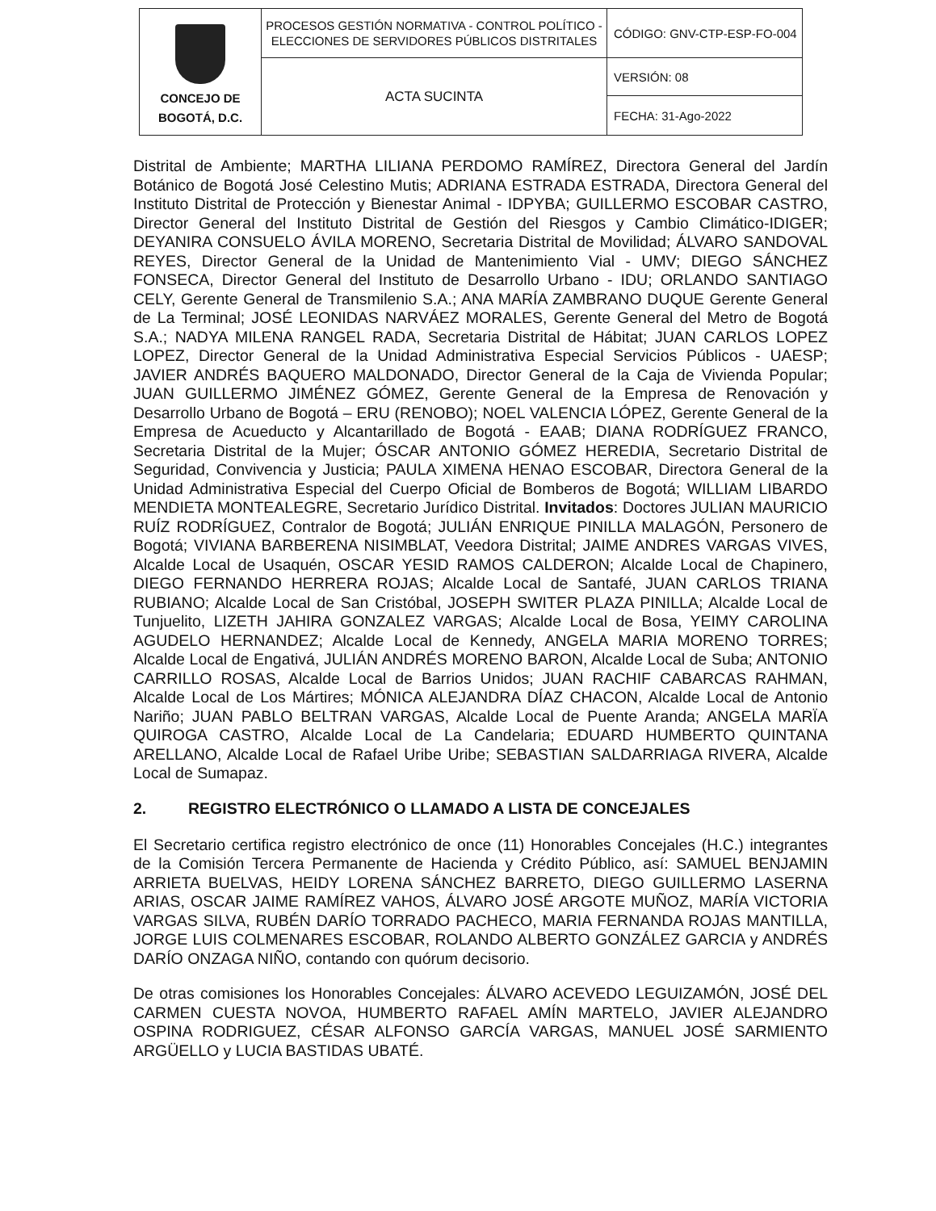| CONCEJO DE BOGOTÁ, D.C. | PROCESOS GESTIÓN NORMATIVA - CONTROL POLÍTICO - ELECCIONES DE SERVIDORES PÚBLICOS DISTRITALES | CÓDIGO: GNV-CTP-ESP-FO-004 |
| | ACTA SUCINTA | VERSIÓN: 08 |
| | | FECHA: 31-Ago-2022 |
Distrital de Ambiente; MARTHA LILIANA PERDOMO RAMÍREZ, Directora General del Jardín Botánico de Bogotá José Celestino Mutis; ADRIANA ESTRADA ESTRADA, Directora General del Instituto Distrital de Protección y Bienestar Animal - IDPYBA; GUILLERMO ESCOBAR CASTRO, Director General del Instituto Distrital de Gestión del Riesgos y Cambio Climático-IDIGER; DEYANIRA CONSUELO ÁVILA MORENO, Secretaria Distrital de Movilidad; ÁLVARO SANDOVAL REYES, Director General de la Unidad de Mantenimiento Vial - UMV; DIEGO SÁNCHEZ FONSECA, Director General del Instituto de Desarrollo Urbano - IDU; ORLANDO SANTIAGO CELY, Gerente General de Transmilenio S.A.; ANA MARÍA ZAMBRANO DUQUE Gerente General de La Terminal; JOSÉ LEONIDAS NARVÁEZ MORALES, Gerente General del Metro de Bogotá S.A.; NADYA MILENA RANGEL RADA, Secretaria Distrital de Hábitat; JUAN CARLOS LOPEZ LOPEZ, Director General de la Unidad Administrativa Especial Servicios Públicos - UAESP; JAVIER ANDRÉS BAQUERO MALDONADO, Director General de la Caja de Vivienda Popular; JUAN GUILLERMO JIMÉNEZ GÓMEZ, Gerente General de la Empresa de Renovación y Desarrollo Urbano de Bogotá – ERU (RENOBO); NOEL VALENCIA LÓPEZ, Gerente General de la Empresa de Acueducto y Alcantarillado de Bogotá - EAAB; DIANA RODRÍGUEZ FRANCO, Secretaria Distrital de la Mujer; ÓSCAR ANTONIO GÓMEZ HEREDIA, Secretario Distrital de Seguridad, Convivencia y Justicia; PAULA XIMENA HENAO ESCOBAR, Directora General de la Unidad Administrativa Especial del Cuerpo Oficial de Bomberos de Bogotá; WILLIAM LIBARDO MENDIETA MONTEALEGRE, Secretario Jurídico Distrital. Invitados: Doctores JULIAN MAURICIO RUÍZ RODRÍGUEZ, Contralor de Bogotá; JULIÁN ENRIQUE PINILLA MALAGÓN, Personero de Bogotá; VIVIANA BARBERENA NISIMBLAT, Veedora Distrital; JAIME ANDRES VARGAS VIVES, Alcalde Local de Usaquén, OSCAR YESID RAMOS CALDERON; Alcalde Local de Chapinero, DIEGO FERNANDO HERRERA ROJAS; Alcalde Local de Santafé, JUAN CARLOS TRIANA RUBIANO; Alcalde Local de San Cristóbal, JOSEPH SWITER PLAZA PINILLA; Alcalde Local de Tunjuelito, LIZETH JAHIRA GONZALEZ VARGAS; Alcalde Local de Bosa, YEIMY CAROLINA AGUDELO HERNANDEZ; Alcalde Local de Kennedy, ANGELA MARIA MORENO TORRES; Alcalde Local de Engativá, JULIÁN ANDRÉS MORENO BARON, Alcalde Local de Suba; ANTONIO CARRILLO ROSAS, Alcalde Local de Barrios Unidos; JUAN RACHIF CABARCAS RAHMAN, Alcalde Local de Los Mártires; MÓNICA ALEJANDRA DÍAZ CHACON, Alcalde Local de Antonio Nariño; JUAN PABLO BELTRAN VARGAS, Alcalde Local de Puente Aranda; ANGELA MARÏA QUIROGA CASTRO, Alcalde Local de La Candelaria; EDUARD HUMBERTO QUINTANA ARELLANO, Alcalde Local de Rafael Uribe Uribe; SEBASTIAN SALDARRIAGA RIVERA, Alcalde Local de Sumapaz.
2. REGISTRO ELECTRÓNICO O LLAMADO A LISTA DE CONCEJALES
El Secretario certifica registro electrónico de once (11) Honorables Concejales (H.C.) integrantes de la Comisión Tercera Permanente de Hacienda y Crédito Público, así: SAMUEL BENJAMIN ARRIETA BUELVAS, HEIDY LORENA SÁNCHEZ BARRETO, DIEGO GUILLERMO LASERNA ARIAS, OSCAR JAIME RAMÍREZ VAHOS, ÁLVARO JOSÉ ARGOTE MUÑOZ, MARÍA VICTORIA VARGAS SILVA, RUBÉN DARÍO TORRADO PACHECO, MARIA FERNANDA ROJAS MANTILLA, JORGE LUIS COLMENARES ESCOBAR, ROLANDO ALBERTO GONZÁLEZ GARCIA y ANDRÉS DARÍO ONZAGA NIÑO, contando con quórum decisorio.
De otras comisiones los Honorables Concejales: ÁLVARO ACEVEDO LEGUIZAMÓN, JOSÉ DEL CARMEN CUESTA NOVOA, HUMBERTO RAFAEL AMÍN MARTELO, JAVIER ALEJANDRO OSPINA RODRIGUEZ, CÉSAR ALFONSO GARCÍA VARGAS, MANUEL JOSÉ SARMIENTO ARGÜELLO y LUCIA BASTIDAS UBATÉ.